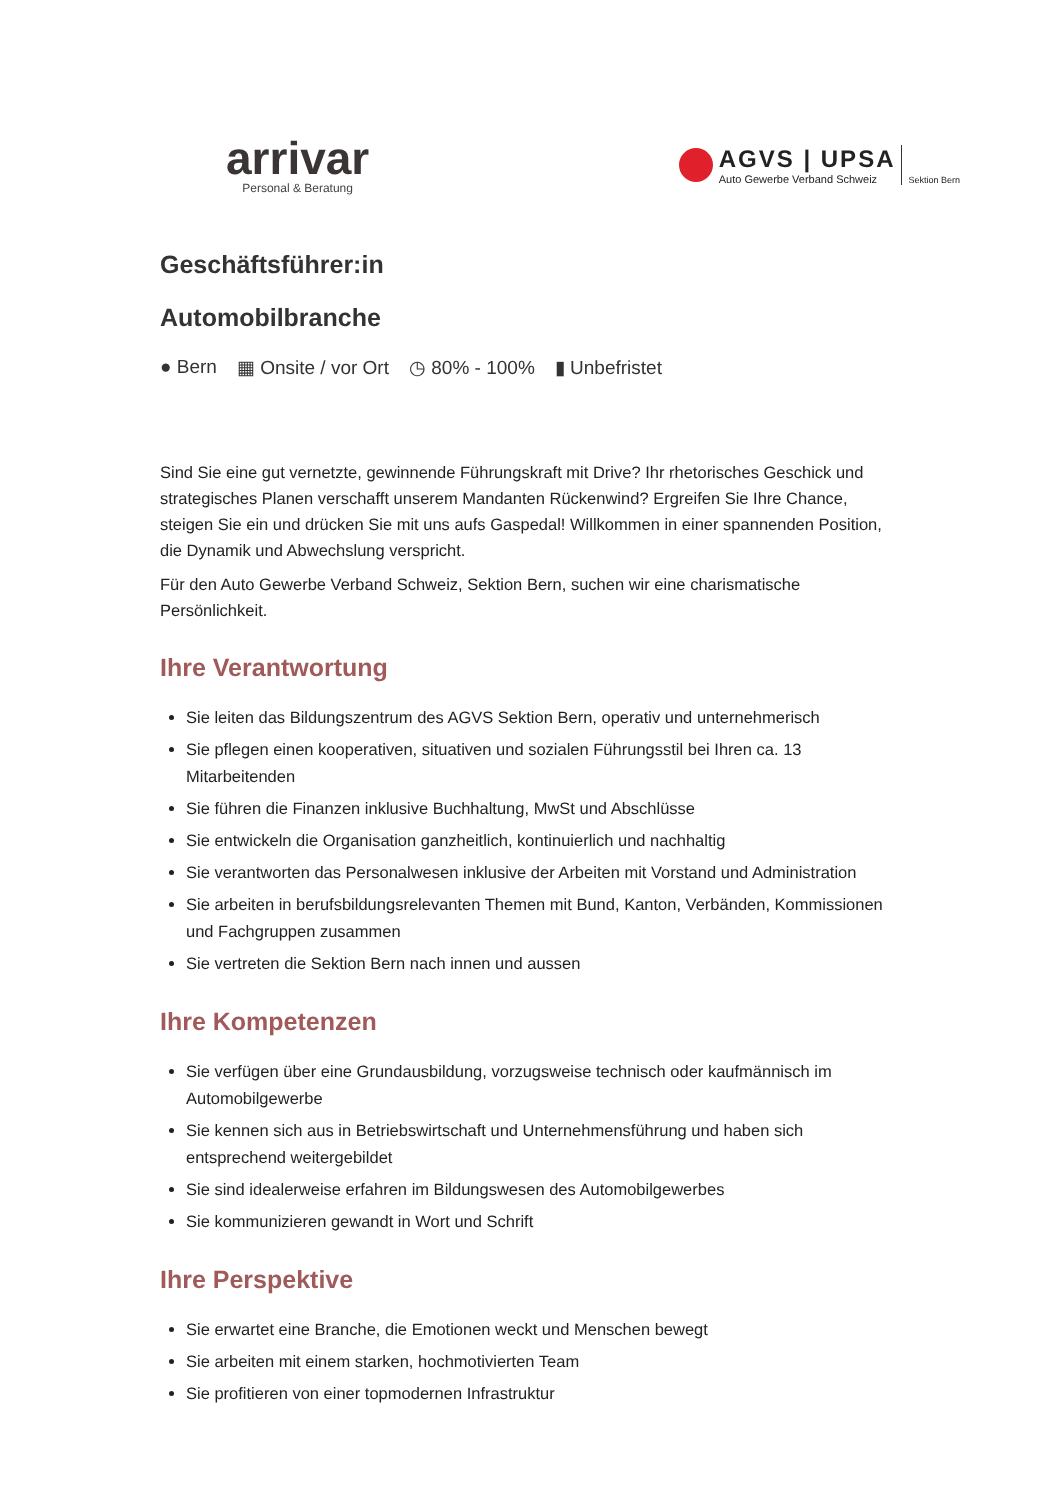arrivar
Personal & Beratung
AGVS | UPSA
Auto Gewerbe Verband Schweiz
Sektion Bern
Geschäftsführer:in
Automobilbranche
● Bern ▦ Onsite / vor Ort ◷ 80% - 100% ▮ Unbefristet
Sind Sie eine gut vernetzte, gewinnende Führungskraft mit Drive? Ihr rhetorisches Geschick und strategisches Planen verschafft unserem Mandanten Rückenwind? Ergreifen Sie Ihre Chance, steigen Sie ein und drücken Sie mit uns aufs Gaspedal! Willkommen in einer spannenden Position, die Dynamik und Abwechslung verspricht.
Für den Auto Gewerbe Verband Schweiz, Sektion Bern, suchen wir eine charismatische Persönlichkeit.
Ihre Verantwortung
Sie leiten das Bildungszentrum des AGVS Sektion Bern, operativ und unternehmerisch
Sie pflegen einen kooperativen, situativen und sozialen Führungsstil bei Ihren ca. 13 Mitarbeitenden
Sie führen die Finanzen inklusive Buchhaltung, MwSt und Abschlüsse
Sie entwickeln die Organisation ganzheitlich, kontinuierlich und nachhaltig
Sie verantworten das Personalwesen inklusive der Arbeiten mit Vorstand und Administration
Sie arbeiten in berufsbildungsrelevanten Themen mit Bund, Kanton, Verbänden, Kommissionen und Fachgruppen zusammen
Sie vertreten die Sektion Bern nach innen und aussen
Ihre Kompetenzen
Sie verfügen über eine Grundausbildung, vorzugsweise technisch oder kaufmännisch im Automobilgewerbe
Sie kennen sich aus in Betriebswirtschaft und Unternehmensführung und haben sich entsprechend weitergebildet
Sie sind idealerweise erfahren im Bildungswesen des Automobilgewerbes
Sie kommunizieren gewandt in Wort und Schrift
Ihre Perspektive
Sie erwartet eine Branche, die Emotionen weckt und Menschen bewegt
Sie arbeiten mit einem starken, hochmotivierten Team
Sie profitieren von einer topmodernen Infrastruktur